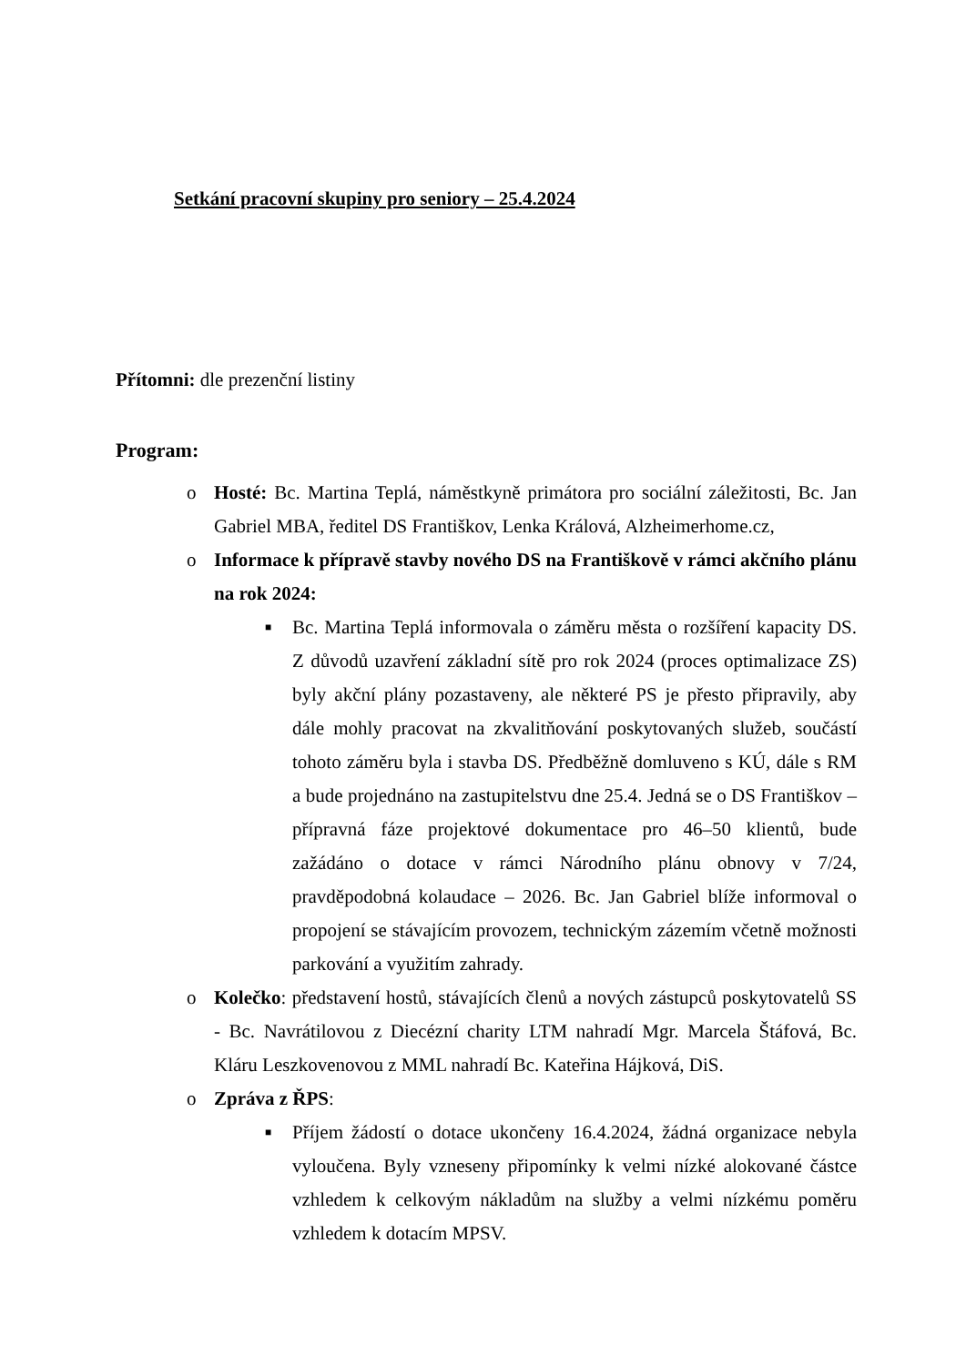Setkání pracovní skupiny pro seniory – 25.4.2024
Přítomni: dle prezenční listiny
Program:
o Hosté: Bc. Martina Teplá, náměstkyně primátora pro sociální záležitosti, Bc. Jan Gabriel MBA, ředitel DS Františkov, Lenka Králová, Alzheimerhome.cz,
o Informace k přípravě stavby nového DS na Františkově v rámci akčního plánu na rok 2024:
■ Bc. Martina Teplá informovala o záměru města o rozšíření kapacity DS. Z důvodů uzavření základní sítě pro rok 2024 (proces optimalizace ZS) byly akční plány pozastaveny, ale některé PS je přesto připravily, aby dále mohly pracovat na zkvalitňování poskytovaných služeb, součástí tohoto záměru byla i stavba DS. Předběžně domluveno s KÚ, dále s RM a bude projednáno na zastupitelstvu dne 25.4. Jedná se o DS Františkov – přípravná fáze projektové dokumentace pro 46–50 klientů, bude zažádáno o dotace v rámci Národního plánu obnovy v 7/24, pravděpodobná kolaudace – 2026. Bc. Jan Gabriel blíže informoval o propojení se stávajícím provozem, technickým zázemím včetně možnosti parkování a využitím zahrady.
o Kolečko: představení hostů, stávajících členů a nových zástupců poskytovatelů SS - Bc. Navrátilovou z Diecézní charity LTM nahradí Mgr. Marcela Štáfová, Bc. Kláru Leszkovenovou z MML nahradí Bc. Kateřina Hájková, DiS.
o Zpráva z ŘPS:
■ Příjem žádostí o dotace ukončeny 16.4.2024, žádná organizace nebyla vyloučena. Byly vzneseny připomínky k velmi nízké alokované částce vzhledem k celkovým nákladům na služby a velmi nízkému poměru vzhledem k dotacím MPSV.